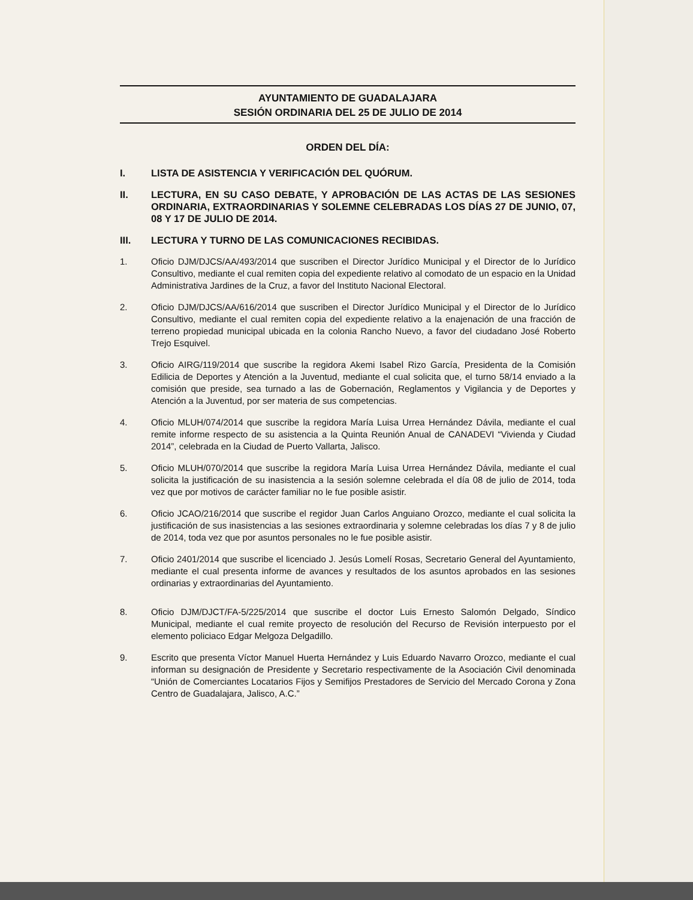AYUNTAMIENTO DE GUADALAJARA
SESIÓN ORDINARIA DEL 25 DE JULIO DE 2014
ORDEN DEL DÍA:
I. LISTA DE ASISTENCIA Y VERIFICACIÓN DEL QUÓRUM.
II. LECTURA, EN SU CASO DEBATE, Y APROBACIÓN DE LAS ACTAS DE LAS SESIONES ORDINARIA, EXTRAORDINARIAS Y SOLEMNE CELEBRADAS LOS DÍAS 27 DE JUNIO, 07, 08 Y 17 DE JULIO DE 2014.
III. LECTURA Y TURNO DE LAS COMUNICACIONES RECIBIDAS.
1. Oficio DJM/DJCS/AA/493/2014 que suscriben el Director Jurídico Municipal y el Director de lo Jurídico Consultivo, mediante el cual remiten copia del expediente relativo al comodato de un espacio en la Unidad Administrativa Jardines de la Cruz, a favor del Instituto Nacional Electoral.
2. Oficio DJM/DJCS/AA/616/2014 que suscriben el Director Jurídico Municipal y el Director de lo Jurídico Consultivo, mediante el cual remiten copia del expediente relativo a la enajenación de una fracción de terreno propiedad municipal ubicada en la colonia Rancho Nuevo, a favor del ciudadano José Roberto Trejo Esquivel.
3. Oficio AIRG/119/2014 que suscribe la regidora Akemi Isabel Rizo García, Presidenta de la Comisión Edilicia de Deportes y Atención a la Juventud, mediante el cual solicita que, el turno 58/14 enviado a la comisión que preside, sea turnado a las de Gobernación, Reglamentos y Vigilancia y de Deportes y Atención a la Juventud, por ser materia de sus competencias.
4. Oficio MLUH/074/2014 que suscribe la regidora María Luisa Urrea Hernández Dávila, mediante el cual remite informe respecto de su asistencia a la Quinta Reunión Anual de CANADEVI “Vivienda y Ciudad 2014”, celebrada en la Ciudad de Puerto Vallarta, Jalisco.
5. Oficio MLUH/070/2014 que suscribe la regidora María Luisa Urrea Hernández Dávila, mediante el cual solicita la justificación de su inasistencia a la sesión solemne celebrada el día 08 de julio de 2014, toda vez que por motivos de carácter familiar no le fue posible asistir.
6. Oficio JCAO/216/2014 que suscribe el regidor Juan Carlos Anguiano Orozco, mediante el cual solicita la justificación de sus inasistencias a las sesiones extraordinaria y solemne celebradas los días 7 y 8 de julio de 2014, toda vez que por asuntos personales no le fue posible asistir.
7. Oficio 2401/2014 que suscribe el licenciado J. Jesús Lomelí Rosas, Secretario General del Ayuntamiento, mediante el cual presenta informe de avances y resultados de los asuntos aprobados en las sesiones ordinarias y extraordinarias del Ayuntamiento.
8. Oficio DJM/DJCT/FA-5/225/2014 que suscribe el doctor Luis Ernesto Salomón Delgado, Síndico Municipal, mediante el cual remite proyecto de resolución del Recurso de Revisión interpuesto por el elemento policiaco Edgar Melgoza Delgadillo.
9. Escrito que presenta Víctor Manuel Huerta Hernández y Luis Eduardo Navarro Orozco, mediante el cual informan su designación de Presidente y Secretario respectivamente de la Asociación Civil denominada “Unión de Comerciantes Locatarios Fijos y Semifijos Prestadores de Servicio del Mercado Corona y Zona Centro de Guadalajara, Jalisco, A.C.”